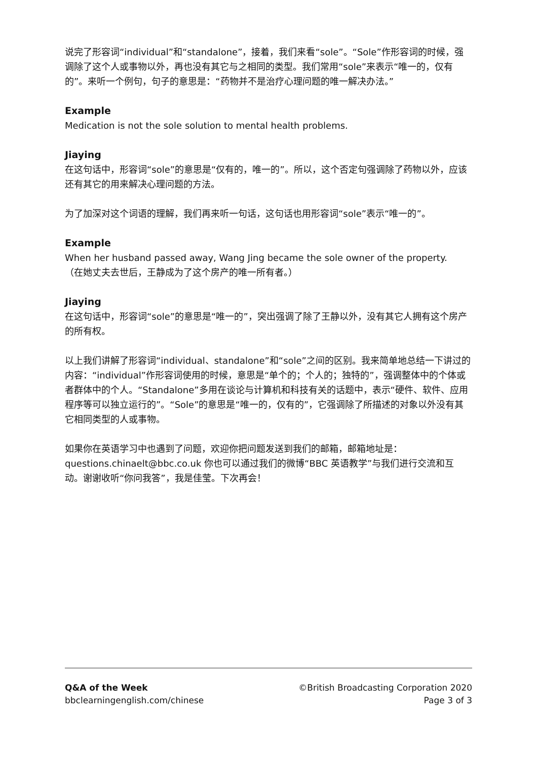说完了形容词“individual”和“standalone”，接着，我们来看“sole”。“Sole”作形容词的时候，强调除了这个人或事物以外，再也没有其它与之相同的类型。我们常用“sole”来表示“唯一的，仅有的”。来听一个例句，句子的意思是：“药物并不是治疗心理问题的唯一解决办法。”
Example
Medication is not the sole solution to mental health problems.
Jiaying
在这句话中，形容词“sole”的意思是“仅有的，唯一的”。所以，这个否定句强调除了药物以外，应该还有其它的用来解决心理问题的方法。
为了加深对这个词语的理解，我们再来听一句话，这句话也用形容词“sole”表示“唯一的”。
Example
When her husband passed away, Wang Jing became the sole owner of the property.
（在她丈夫去世后，王静成为了这个房产的唯一所有者。）
Jiaying
在这句话中，形容词“sole”的意思是“唯一的”，突出强调了除了王静以外，没有其它人拥有这个房产的所有权。
以上我们讲解了形容词“individual、standalone”和“sole”之间的区别。我来简单地总结一下讲过的内容：“individual”作形容词使用的时候，意思是“单个的；个人的；独特的”，强调整体中的个体或者群体中的个人。“Standalone”多用在谈论与计算机和科技有关的话题中，表示“硬件、软件、应用程序等可以独立运行的”。“Sole”的意思是“唯一的，仅有的”，它强调除了所描述的对象以外没有其它相同类型的人或事物。
如果你在英语学习中也遇到了问题，欢迎你把问题发送到我们的邮箱，邮箱地址是：questions.chinaelt@bbc.co.uk 你也可以通过我们的微博“BBC 英语教学”与我们进行交流和互动。谢谢收听“你问我答”，我是佳莹。下次再会！
Q&A of the Week
bbclearningenglish.com/chinese
©British Broadcasting Corporation 2020
Page 3 of 3